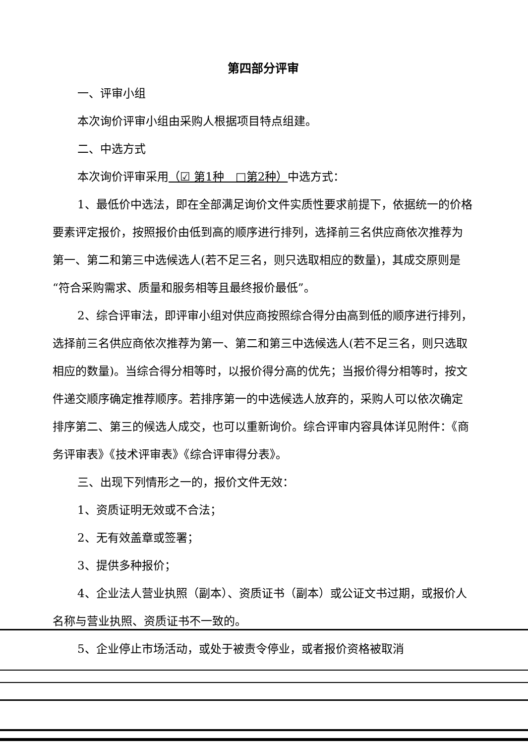第四部分评审
一、评审小组
本次询价评审小组由采购人根据项目特点组建。
二、中选方式
本次询价评审采用（☑ 第1种　□第2种）中选方式：
1、最低价中选法，即在全部满足询价文件实质性要求前提下，依据统一的价格要素评定报价，按照报价由低到高的顺序进行排列，选择前三名供应商依次推荐为第一、第二和第三中选候选人(若不足三名，则只选取相应的数量)，其成交原则是“符合采购需求、质量和服务相等且最终报价最低”。
2、综合评审法，即评审小组对供应商按照综合得分由高到低的顺序进行排列，选择前三名供应商依次推荐为第一、第二和第三中选候选人(若不足三名，则只选取相应的数量)。当综合得分相等时，以报价得分高的优先；当报价得分相等时，按文件递交顺序确定推荐顺序。若排序第一的中选候选人放弃的，采购人可以依次确定排序第二、第三的候选人成交，也可以重新询价。综合评审内容具体详见附件：《商务评审表》《技术评审表》《综合评审得分表》。
三、出现下列情形之一的，报价文件无效：
1、资质证明无效或不合法；
2、无有效盖章或签署；
3、提供多种报价；
4、企业法人营业执照（副本）、资质证书（副本）或公证文书过期，或报价人名称与营业执照、资质证书不一致的。
5、企业停止市场活动，或处于被责令停业，或者报价资格被取消